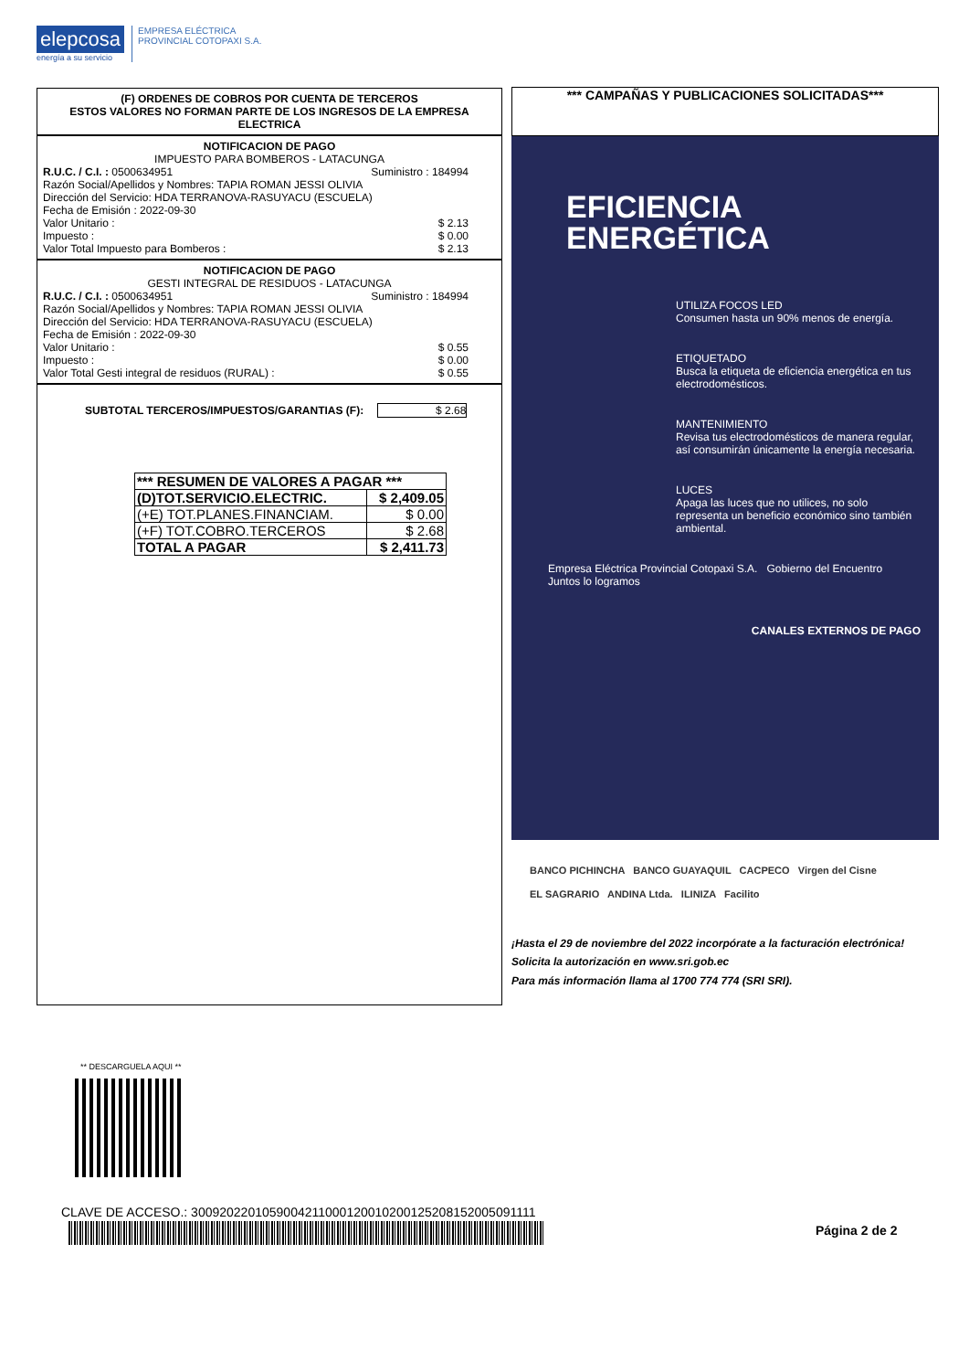elepcosa
energía a su servicio
EMPRESA ELÉCTRICA
PROVINCIAL COTOPAXI S.A.
(F) ORDENES DE COBROS POR CUENTA DE TERCEROS
ESTOS VALORES NO FORMAN PARTE DE LOS INGRESOS DE LA EMPRESA ELECTRICA
NOTIFICACION DE PAGO
IMPUESTO PARA BOMBEROS - LATACUNGA
R.U.C. / C.I. : 0500634951 Suministro : 184994
Razón Social/Apellidos y Nombres: TAPIA ROMAN JESSI OLIVIA
Dirección del Servicio: HDA TERRANOVA-RASUYACU (ESCUELA)
Fecha de Emisión : 2022-09-30
Valor Unitario : $ 2.13
Impuesto : $ 0.00
Valor Total Impuesto para Bomberos : $ 2.13
NOTIFICACION DE PAGO
GESTI INTEGRAL DE RESIDUOS - LATACUNGA
R.U.C. / C.I. : 0500634951 Suministro : 184994
Razón Social/Apellidos y Nombres: TAPIA ROMAN JESSI OLIVIA
Dirección del Servicio: HDA TERRANOVA-RASUYACU (ESCUELA)
Fecha de Emisión : 2022-09-30
Valor Unitario : $ 0.55
Impuesto : $ 0.00
Valor Total Gesti integral de residuos (RURAL) : $ 0.55
SUBTOTAL TERCEROS/IMPUESTOS/GARANTIAS (F): $ 2.68
| *** RESUMEN DE VALORES A PAGAR *** | |
| (D)TOT.SERVICIO.ELECTRIC. | $ 2,409.05 |
| (+E) TOT.PLANES.FINANCIAM. | $ 0.00 |
| (+F) TOT.COBRO.TERCEROS | $ 2.68 |
| TOTAL A PAGAR | $ 2,411.73 |
*** CAMPAÑAS Y PUBLICACIONES SOLICITADAS***
EFICIENCIA
ENERGÉTICA
UTILIZA FOCOS LED
Consumen hasta un 90% menos de energía.
ETIQUETADO
Busca la etiqueta de eficiencia energética en tus electrodomésticos.
MANTENIMIENTO
Revisa tus electrodomésticos de manera regular, así consumirán únicamente la energía necesaria.
LUCES
Apaga las luces que no utilices, no solo representa un beneficio económico sino también ambiental.
Empresa Eléctrica Provincial Cotopaxi S.A. Gobierno del Encuentro Juntos lo logramos
CANALES EXTERNOS DE PAGO
BANCO PICHINCHA BANCO GUAYAQUIL CACPECO Virgen del Cisne
EL SAGRARIO ANDINA Ltda. ILINIZA Facilito
¡Hasta el 29 de noviembre del 2022 incorpórate a la facturación electrónica!
Solicita la autorización en www.sri.gob.ec
Para más información llama al 1700 774 774 (SRI SRI).
** DESCARGUELA AQUI **
CLAVE DE ACCESO.: 3009202201059004211000120010200125208152005091111
Página 2 de 2